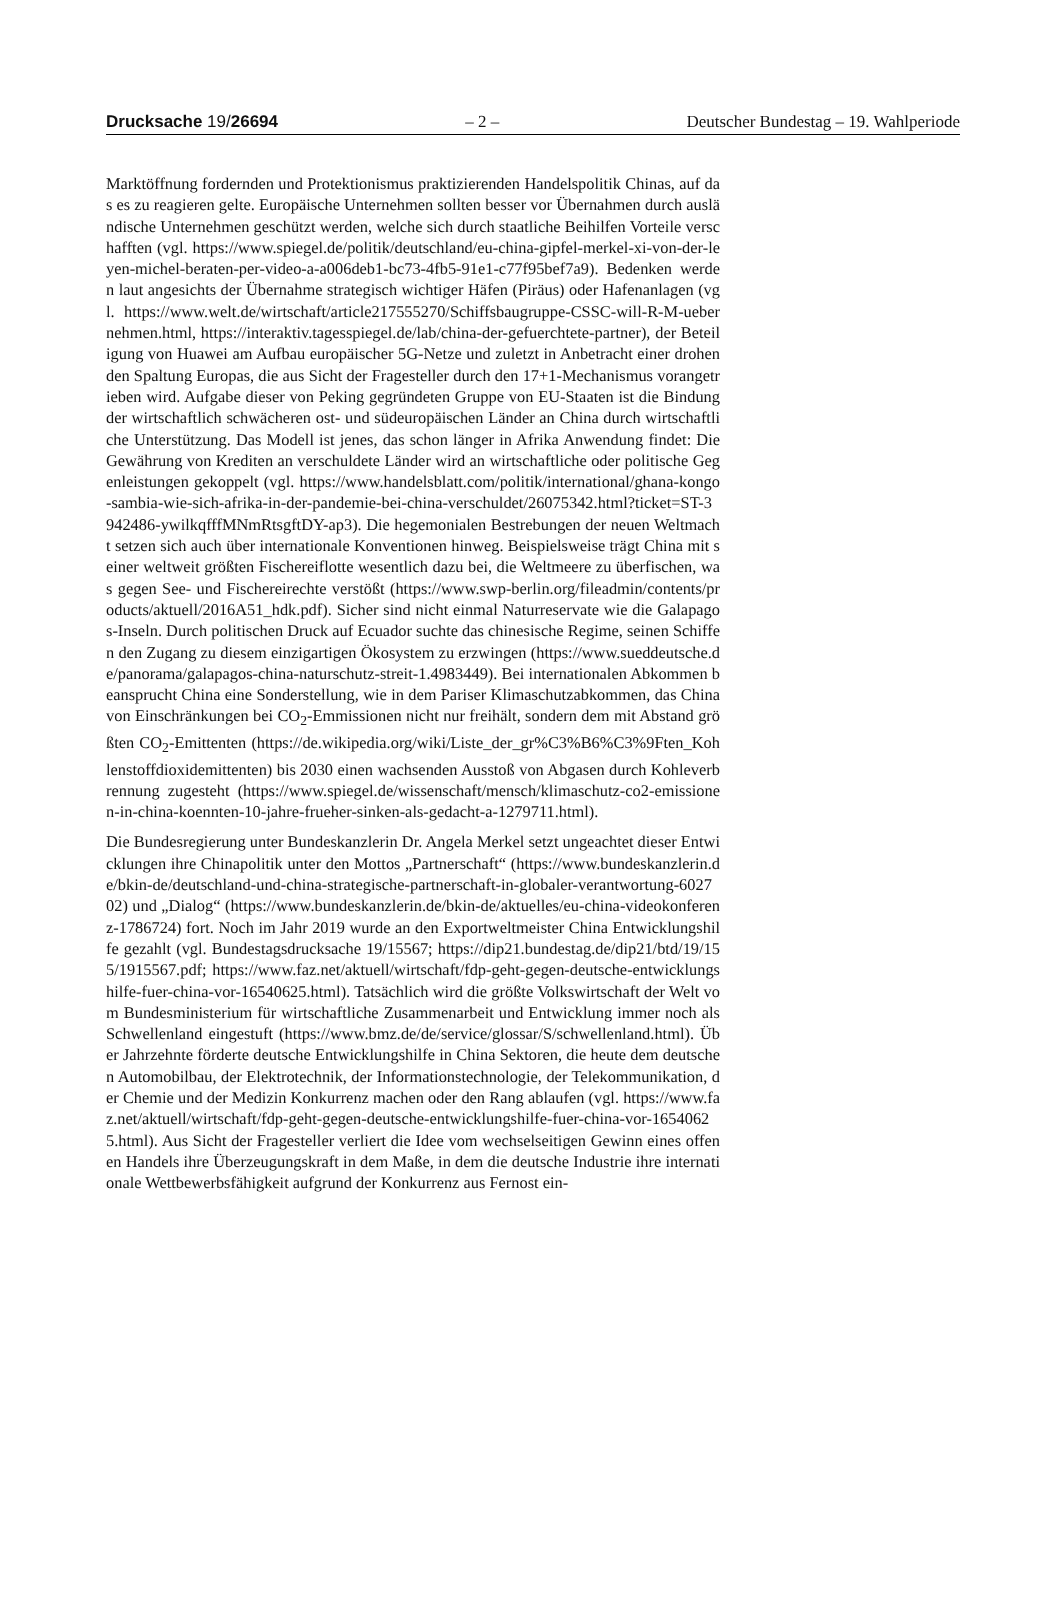Drucksache 19/26694 – 2 – Deutscher Bundestag – 19. Wahlperiode
Marktöffnung fordernden und Protektionismus praktizierenden Handelspolitik Chinas, auf das es zu reagieren gelte. Europäische Unternehmen sollten besser vor Übernahmen durch ausländische Unternehmen geschützt werden, welche sich durch staatliche Beihilfen Vorteile verschafften (vgl. https://www.spiegel.de/politik/deutschland/eu-china-gipfel-merkel-xi-von-der-leyen-michel-beraten-per-video-a-a006deb1-bc73-4fb5-91e1-c77f95bef7a9). Bedenken werden laut angesichts der Übernahme strategisch wichtiger Häfen (Piräus) oder Hafenanlagen (vgl. https://www.welt.de/wirtschaft/article217555270/Schiffsbaugruppe-CSSC-will-R-M-uebernehmen.html, https://interaktiv.tagesspiegel.de/lab/china-der-gefuerchtete-partner), der Beteiligung von Huawei am Aufbau europäischer 5G-Netze und zuletzt in Anbetracht einer drohenden Spaltung Europas, die aus Sicht der Fragesteller durch den 17+1-Mechanismus vorangetrieben wird. Aufgabe dieser von Peking gegründeten Gruppe von EU-Staaten ist die Bindung der wirtschaftlich schwächeren ost- und südeuropäischen Länder an China durch wirtschaftliche Unterstützung. Das Modell ist jenes, das schon länger in Afrika Anwendung findet: Die Gewährung von Krediten an verschuldete Länder wird an wirtschaftliche oder politische Gegenleistungen gekoppelt (vgl. https://www.handelsblatt.com/politik/international/ghana-kongo-sambia-wie-sich-afrika-in-der-pandemie-bei-china-verschuldet/26075342.html?ticket=ST-3942486-ywilkqfffMNmRtsgftDY-ap3). Die hegemonialen Bestrebungen der neuen Weltmacht setzen sich auch über internationale Konventionen hinweg. Beispielsweise trägt China mit seiner weltweit größten Fischereiflotte wesentlich dazu bei, die Weltmeere zu überfischen, was gegen See- und Fischereirechte verstößt (https://www.swp-berlin.org/fileadmin/contents/products/aktuell/2016A51_hdk.pdf). Sicher sind nicht einmal Naturreservate wie die Galapagos-Inseln. Durch politischen Druck auf Ecuador suchte das chinesische Regime, seinen Schiffen den Zugang zu diesem einzigartigen Ökosystem zu erzwingen (https://www.sueddeutsche.de/panorama/galapagos-china-naturschutz-streit-1.4983449). Bei internationalen Abkommen beansprucht China eine Sonderstellung, wie in dem Pariser Klimaschutzabkommen, das China von Einschränkungen bei CO<sub>2</sub>-Emmissionen nicht nur freihält, sondern dem mit Abstand größten CO<sub>2</sub>-Emittenten (https://de.wikipedia.org/wiki/Liste_der_gr%C3%B6%C3%9Ften_Kohlenstoffdioxidemittenten) bis 2030 einen wachsenden Ausstoß von Abgasen durch Kohleverbrennung zugesteht (https://www.spiegel.de/wissenschaft/mensch/klimaschutz-co2-emissionen-in-china-koennten-10-jahre-frueher-sinken-als-gedacht-a-1279711.html).
Die Bundesregierung unter Bundeskanzlerin Dr. Angela Merkel setzt ungeachtet dieser Entwicklungen ihre Chinapolitik unter den Mottos „Partnerschaft“ (https://www.bundeskanzlerin.de/bkin-de/deutschland-und-china-strategische-partnerschaft-in-globaler-verantwortung-602702) und „Dialog“ (https://www.bundeskanzlerin.de/bkin-de/aktuelles/eu-china-videokonferenz-1786724) fort. Noch im Jahr 2019 wurde an den Exportweltmeister China Entwicklungshilfe gezahlt (vgl. Bundestagsdrucksache 19/15567; https://dip21.bundestag.de/dip21/btd/19/155/1915567.pdf; https://www.faz.net/aktuell/wirtschaft/fdp-geht-gegen-deutsche-entwicklungshilfe-fuer-china-vor-16540625.html). Tatsächlich wird die größte Volkswirtschaft der Welt vom Bundesministerium für wirtschaftliche Zusammenarbeit und Entwicklung immer noch als Schwellenland eingestuft (https://www.bmz.de/de/service/glossar/S/schwellenland.html). Über Jahrzehnte förderte deutsche Entwicklungshilfe in China Sektoren, die heute dem deutschen Automobilbau, der Elektrotechnik, der Informationstechnologie, der Telekommunikation, der Chemie und der Medizin Konkurrenz machen oder den Rang ablaufen (vgl. https://www.faz.net/aktuell/wirtschaft/fdp-geht-gegen-deutsche-entwicklungshilfe-fuer-china-vor-16540625.html). Aus Sicht der Fragesteller verliert die Idee vom wechselseitigen Gewinn eines offenen Handels ihre Überzeugungskraft in dem Maße, in dem die deutsche Industrie ihre internationale Wettbewerbsfähigkeit aufgrund der Konkurrenz aus Fernost ein-